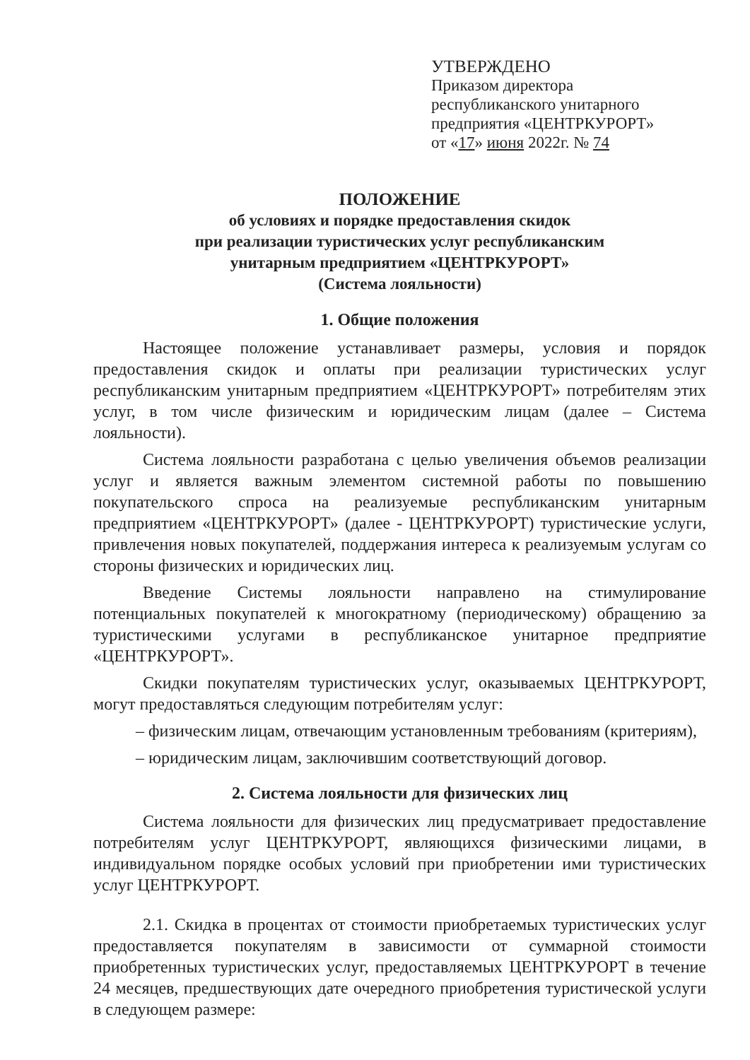УТВЕРЖДЕНО
Приказом директора
республиканского унитарного
предприятия «ЦЕНТРКУРОРТ»
от «17» июня 2022г. № 74
ПОЛОЖЕНИЕ
об условиях и порядке предоставления скидок
при реализации туристических услуг республиканским
унитарным предприятием «ЦЕНТРКУРОРТ»
(Система лояльности)
1. Общие положения
Настоящее положение устанавливает размеры, условия и порядок предоставления скидок и оплаты при реализации туристических услуг республиканским унитарным предприятием «ЦЕНТРКУРОРТ» потребителям этих услуг, в том числе физическим и юридическим лицам (далее – Система лояльности).
Система лояльности разработана с целью увеличения объемов реализации услуг и является важным элементом системной работы по повышению покупательского спроса на реализуемые республиканским унитарным предприятием «ЦЕНТРКУРОРТ» (далее - ЦЕНТРКУРОРТ) туристические услуги, привлечения новых покупателей, поддержания интереса к реализуемым услугам со стороны физических и юридических лиц.
Введение Системы лояльности направлено на стимулирование потенциальных покупателей к многократному (периодическому) обращению за туристическими услугами в республиканское унитарное предприятие «ЦЕНТРКУРОРТ».
Скидки покупателям туристических услуг, оказываемых ЦЕНТРКУРОРТ, могут предоставляться следующим потребителям услуг:
– физическим лицам, отвечающим установленным требованиям (критериям),
– юридическим лицам, заключившим соответствующий договор.
2. Система лояльности для физических лиц
Система лояльности для физических лиц предусматривает предоставление потребителям услуг ЦЕНТРКУРОРТ, являющихся физическими лицами, в индивидуальном порядке особых условий при приобретении ими туристических услуг ЦЕНТРКУРОРТ.
2.1. Скидка в процентах от стоимости приобретаемых туристических услуг предоставляется покупателям в зависимости от суммарной стоимости приобретенных туристических услуг, предоставляемых ЦЕНТРКУРОРТ в течение 24 месяцев, предшествующих дате очередного приобретения туристической услуги в следующем размере: